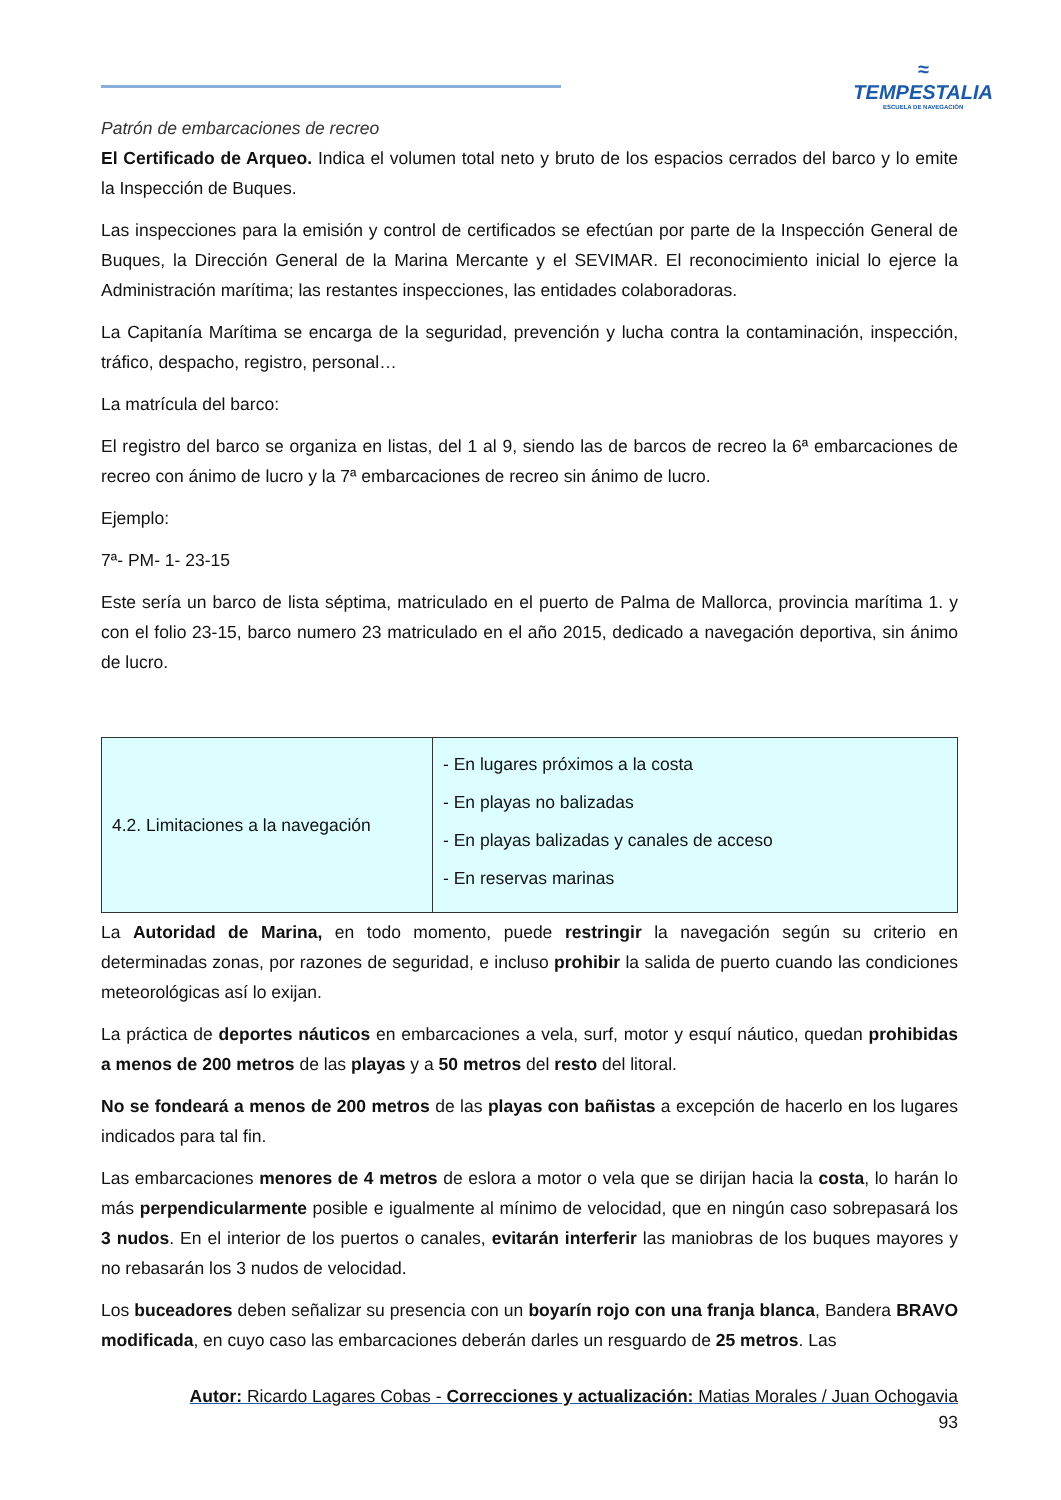≈
TEMPESTALIA
ESCUELA DE NAVEGACIÓN
Patrón de embarcaciones de recreo
El Certificado de Arqueo. Indica el volumen total neto y bruto de los espacios cerrados del barco y lo emite la Inspección de Buques.
Las inspecciones para la emisión y control de certificados se efectúan por parte de la Inspección General de Buques, la Dirección General de la Marina Mercante y el SEVIMAR. El reconocimiento inicial lo ejerce la Administración marítima; las restantes inspecciones, las entidades colaboradoras.
La Capitanía Marítima se encarga de la seguridad, prevención y lucha contra la contaminación, inspección, tráfico, despacho, registro, personal…
La matrícula del barco:
El registro del barco se organiza en listas, del 1 al 9, siendo las de barcos de recreo la 6ª embarcaciones de recreo con ánimo de lucro y la 7ª embarcaciones de recreo sin ánimo de lucro.
Ejemplo:
7ª- PM- 1- 23-15
Este sería un barco de lista séptima, matriculado en el puerto de Palma de Mallorca, provincia marítima 1. y con el folio 23-15, barco numero 23 matriculado en el año 2015, dedicado a navegación deportiva, sin ánimo de lucro.
| 4.2. Limitaciones a la navegación | - En lugares próximos a la costa - En playas no balizadas - En playas balizadas y canales de acceso - En reservas marinas |
La Autoridad de Marina, en todo momento, puede restringir la navegación según su criterio en determinadas zonas, por razones de seguridad, e incluso prohibir la salida de puerto cuando las condiciones meteorológicas así lo exijan.
La práctica de deportes náuticos en embarcaciones a vela, surf, motor y esquí náutico, quedan prohibidas a menos de 200 metros de las playas y a 50 metros del resto del litoral.
No se fondeará a menos de 200 metros de las playas con bañistas a excepción de hacerlo en los lugares indicados para tal fin.
Las embarcaciones menores de 4 metros de eslora a motor o vela que se dirijan hacia la costa, lo harán lo más perpendicularmente posible e igualmente al mínimo de velocidad, que en ningún caso sobrepasará los 3 nudos. En el interior de los puertos o canales, evitarán interferir las maniobras de los buques mayores y no rebasarán los 3 nudos de velocidad.
Los buceadores deben señalizar su presencia con un boyarín rojo con una franja blanca, Bandera BRAVO modificada, en cuyo caso las embarcaciones deberán darles un resguardo de 25 metros. Las
Autor: Ricardo Lagares Cobas - Correcciones y actualización: Matias Morales / Juan Ochogavia
93